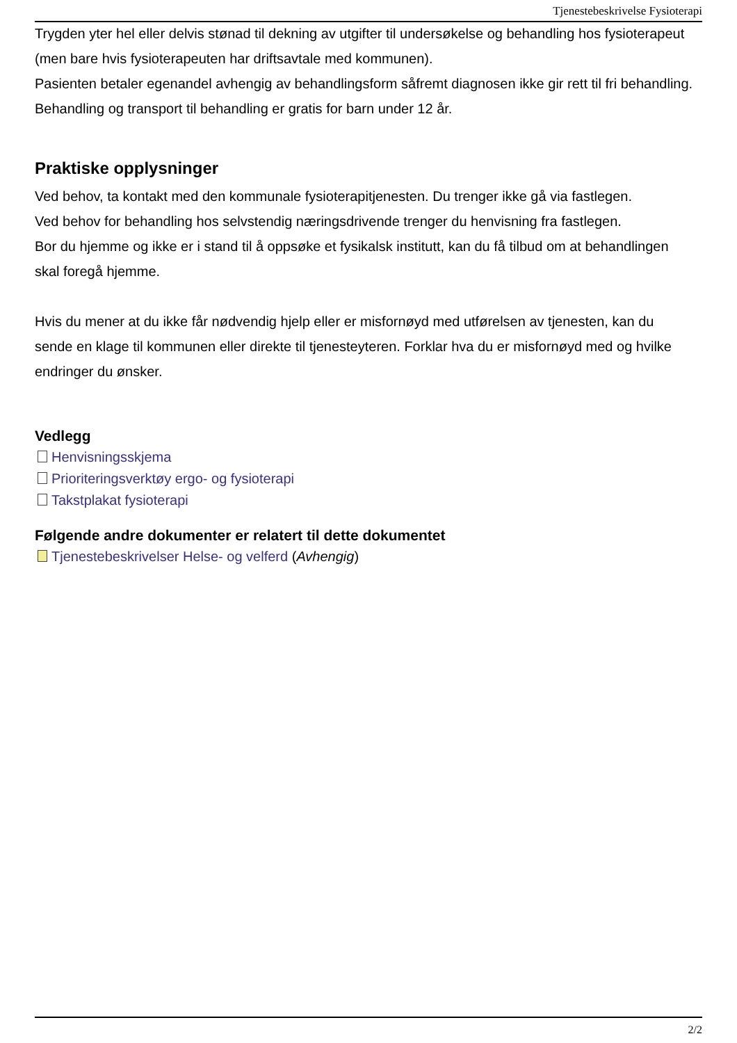Tjenestebeskrivelse Fysioterapi
Trygden yter hel eller delvis stønad til dekning av utgifter til undersøkelse og behandling hos fysioterapeut (men bare hvis fysioterapeuten har driftsavtale med kommunen).
Pasienten betaler egenandel avhengig av behandlingsform såfremt diagnosen ikke gir rett til fri behandling.
Behandling og transport til behandling er gratis for barn under 12 år.
Praktiske opplysninger
Ved behov, ta kontakt med den kommunale fysioterapitjenesten. Du trenger ikke gå via fastlegen.
Ved behov for behandling hos selvstendig næringsdrivende trenger du henvisning fra fastlegen.
Bor du hjemme og ikke er i stand til å oppsøke et fysikalsk institutt, kan du få tilbud om at behandlingen skal foregå hjemme.
Hvis du mener at du ikke får nødvendig hjelp eller er misfornøyd med utførelsen av tjenesten, kan du sende en klage til kommunen eller direkte til tjenesteyteren. Forklar hva du er misfornøyd med og hvilke endringer du ønsker.
Vedlegg
Henvisningsskjema
Prioriteringsverktøy ergo- og fysioterapi
Takstplakat fysioterapi
Følgende andre dokumenter er relatert til dette dokumentet
Tjenestebeskrivelser Helse- og velferd (Avhengig)
2/2